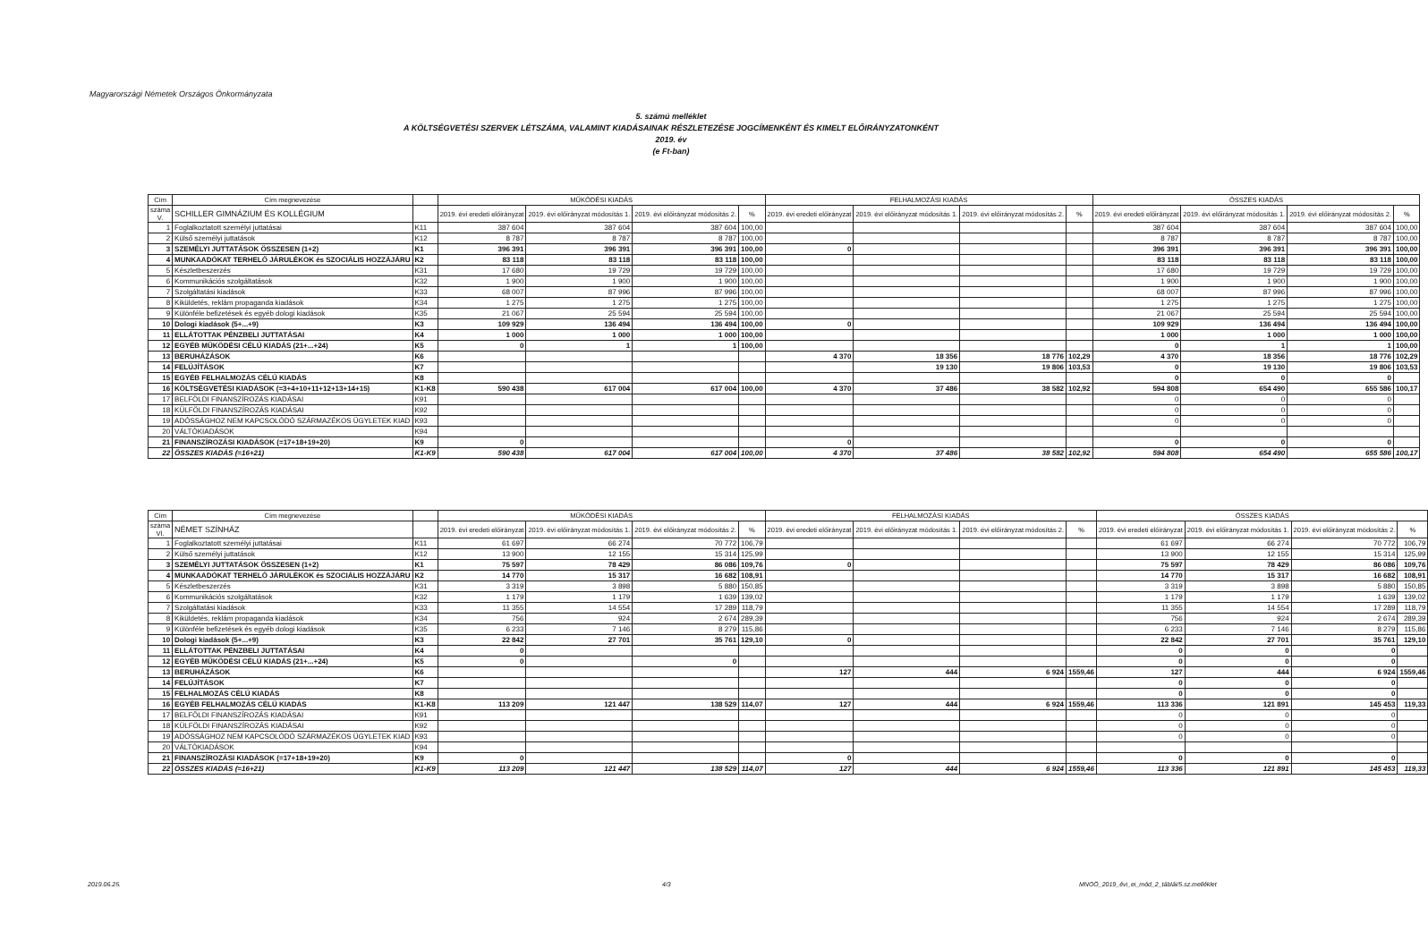Magyarországi Németek Országos Önkormányzata
5. számú melléklet
A KÖLTSÉGVETÉSI SZERVEK LÉTSZÁMA, VALAMINT KIADÁSAINAK RÉSZLETEZÉSE JOGCÍMENKÉNT ÉS KIMELT ELŐIRÁNYZATONKÉNT
2019. év
(e Ft-ban)
| Cím | Cím megnevezése | | MŰKÖDÉSI KIADÁS | | | | FELHALMOZÁSI KIADÁS | | | | ÖSSZES KIADÁS | | | |
| --- | --- | --- | --- | --- | --- | --- | --- | --- | --- | --- | --- | --- | --- | --- |
| száma V. | SCHILLER GIMNÁZIUM ÉS KOLLÉGIUM | | 2019. évi eredeti előirányzat | 2019. évi előirányzat módosítás 1. | 2019. évi előirányzat módosítás 2. | % | 2019. évi eredeti előirányzat | 2019. évi előirányzat módosítás 1. | 2019. évi előirányzat módosítás 2. | % | 2019. évi eredeti előirányzat | 2019. évi előirányzat módosítás 1. | 2019. évi előirányzat módosítás 2. | % |
| 1 | Foglalkoztatott személyi juttatásai | K11 | 387 604 | 387 604 | 387 604 | 100,00 | | | | | 387 604 | 387 604 | 387 604 | 100,00 |
| 2 | Külső személyi juttatások | K12 | 8 787 | 8 787 | 8 787 | 100,00 | | | | | 8 787 | 8 787 | 8 787 | 100,00 |
| 3 | SZEMÉLYI JUTTATÁSOK ÖSSZESEN (1+2) | K1 | 396 391 | 396 391 | 396 391 | 100,00 | 0 | | | | 396 391 | 396 391 | 396 391 | 100,00 |
| 4 | MUNKAADÓKAT TERHELŐ JÁRULÉKOK és SZOCIÁLIS HOZZÁJÁRU | K2 | 83 118 | 83 118 | 83 118 | 100,00 | | | | | 83 118 | 83 118 | 83 118 | 100,00 |
| 5 | Készletbeszerzés | K31 | 17 680 | 19 729 | 19 729 | 100,00 | | | | | 17 680 | 19 729 | 19 729 | 100,00 |
| 6 | Kommunikációs szolgáltatások | K32 | 1 900 | 1 900 | 1 900 | 100,00 | | | | | 1 900 | 1 900 | 1 900 | 100,00 |
| 7 | Szolgáltatási kiadások | K33 | 68 007 | 87 996 | 87 996 | 100,00 | | | | | 68 007 | 87 996 | 87 996 | 100,00 |
| 8 | Kiküldetés, reklám propaganda kiadások | K34 | 1 275 | 1 275 | 1 275 | 100,00 | | | | | 1 275 | 1 275 | 1 275 | 100,00 |
| 9 | Különféle befizetések és egyéb dologi kiadások | K35 | 21 067 | 25 594 | 25 594 | 100,00 | | | | | 21 067 | 25 594 | 25 594 | 100,00 |
| 10 | Dologi kiadások (5+...+9) | K3 | 109 929 | 136 494 | 136 494 | 100,00 | 0 | | | | 109 929 | 136 494 | 136 494 | 100,00 |
| 11 | ELLÁTOTTAK PÉNZBELI JUTTATÁSAI | K4 | 1 000 | 1 000 | 1 000 | 100,00 | | | | | 1 000 | 1 000 | 1 000 | 100,00 |
| 12 | EGYÉB MŰKÖDÉSI CÉLÚ KIADÁS (21+...+24) | K5 | 0 | 1 | 1 | 100,00 | | | | | 0 | 1 | 1 | 100,00 |
| 13 | BERUHÁZÁSOK | K6 | | | | | 4 370 | 18 356 | 18 776 | 102,29 | 4 370 | 18 356 | 18 776 | 102,29 |
| 14 | FELÚJÍTÁSOK | K7 | | | | | | 19 130 | 19 806 | 103,53 | 0 | 19 130 | 19 806 | 103,53 |
| 15 | EGYÉB FELHALMOZÁS CÉLÚ KIADÁS | K8 | | | | | | | | | 0 | 0 | 0 | |
| 16 | KÖLTSÉGVETÉSI KIADÁSOK (=3+4+10+11+12+13+14+15) | K1-K8 | 590 438 | 617 004 | 617 004 | 100,00 | 4 370 | 37 486 | 38 582 | 102,92 | 594 808 | 654 490 | 655 586 | 100,17 |
| 17 | BELFÖLDI FINANSZÍROZÁS KIADÁSAI | K91 | | | | | | | | | 0 | 0 | 0 | |
| 18 | KÜLFÖLDI FINANSZÍROZÁS KIADÁSAI | K92 | | | | | | | | | 0 | 0 | 0 | |
| 19 | ADÓSSÁGHOZ NEM KAPCSOLÓDÓ SZÁRMAZÉKOS ÜGYLETEK KIAD | K93 | | | | | | | | | 0 | 0 | 0 | |
| 20 | VÁLTÓKIADÁSOK | K94 | | | | | | | | | | | | |
| 21 | FINANSZÍROZÁSI KIADÁSOK (=17+18+19+20) | K9 | 0 | | | | 0 | | | | 0 | 0 | 0 | |
| 22 | ÖSSZES KIADÁS (=16+21) | K1-K9 | 590 438 | 617 004 | 617 004 | 100,00 | 4 370 | 37 486 | 38 582 | 102,92 | 594 808 | 654 490 | 655 586 | 100,17 |
| Cím | Cím megnevezése | | MŰKÖDÉSI KIADÁS | | | | FELHALMOZÁSI KIADÁS | | | | ÖSSZES KIADÁS | | | |
| --- | --- | --- | --- | --- | --- | --- | --- | --- | --- | --- | --- | --- | --- | --- |
| száma VI. | NÉMET SZÍNHÁZ | | 2019. évi eredeti előirányzat | 2019. évi előirányzat módosítás 1. | 2019. évi előirányzat módosítás 2. | % | 2019. évi eredeti előirányzat | 2019. évi előirányzat módosítás 1. | 2019. évi előirányzat módosítás 2. | % | 2019. évi eredeti előirányzat | 2019. évi előirányzat módosítás 1. | 2019. évi előirányzat módosítás 2. | % |
| 1 | Foglalkoztatott személyi juttatásai | K11 | 61 697 | 66 274 | 70 772 | 106,79 | | | | | 61 697 | 66 274 | 70 772 | 106,79 |
| 2 | Külső személyi juttatások | K12 | 13 900 | 12 155 | 15 314 | 125,99 | | | | | 13 900 | 12 155 | 15 314 | 125,99 |
| 3 | SZEMÉLYI JUTTATÁSOK ÖSSZESEN (1+2) | K1 | 75 597 | 78 429 | 86 086 | 109,76 | 0 | | | | 75 597 | 78 429 | 86 086 | 109,76 |
| 4 | MUNKAADÓKAT TERHELŐ JÁRULÉKOK és SZOCIÁLIS HOZZÁJÁRU | K2 | 14 770 | 15 317 | 16 682 | 108,91 | | | | | 14 770 | 15 317 | 16 682 | 108,91 |
| 5 | Készletbeszerzés | K31 | 3 319 | 3 898 | 5 880 | 150,85 | | | | | 3 319 | 3 898 | 5 880 | 150,85 |
| 6 | Kommunikációs szolgáltatások | K32 | 1 179 | 1 179 | 1 639 | 139,02 | | | | | 1 179 | 1 179 | 1 639 | 139,02 |
| 7 | Szolgáltatási kiadások | K33 | 11 355 | 14 554 | 17 289 | 118,79 | | | | | 11 355 | 14 554 | 17 289 | 118,79 |
| 8 | Kiküldetés, reklám propaganda kiadások | K34 | 756 | 924 | 2 674 | 289,39 | | | | | 756 | 924 | 2 674 | 289,39 |
| 9 | Különféle befizetések és egyéb dologi kiadások | K35 | 6 233 | 7 146 | 8 279 | 115,86 | | | | | 6 233 | 7 146 | 8 279 | 115,86 |
| 10 | Dologi kiadások (5+...+9) | K3 | 22 842 | 27 701 | 35 761 | 129,10 | 0 | | | | 22 842 | 27 701 | 35 761 | 129,10 |
| 11 | ELLÁTOTTAK PÉNZBELI JUTTATÁSAI | K4 | 0 | | | | | | | | 0 | 0 | 0 | |
| 12 | EGYÉB MŰKÖDÉSI CÉLÚ KIADÁS (21+...+24) | K5 | 0 | | 0 | | | | | | 0 | 0 | 0 | |
| 13 | BERUHÁZÁSOK | K6 | | | | | 127 | 444 | 6 924 | 1559,46 | 127 | 444 | 6 924 | 1559,46 |
| 14 | FELÚJÍTÁSOK | K7 | | | | | | | | | 0 | 0 | 0 | |
| 15 | FELHALMOZÁS CÉLÚ KIADÁS | K8 | | | | | | | | | 0 | 0 | 0 | |
| 16 | EGYÉB FELHALMOZÁS CÉLÚ KIADÁS | K1-K8 | 113 209 | 121 447 | 138 529 | 114,07 | 127 | 444 | 6 924 | 1559,46 | 113 336 | 121 891 | 145 453 | 119,33 |
| 17 | BELFÖLDI FINANSZÍROZÁS KIADÁSAI | K91 | | | | | | | | | 0 | 0 | 0 | |
| 18 | KÜLFÖLDI FINANSZÍROZÁS KIADÁSAI | K92 | | | | | | | | | 0 | 0 | 0 | |
| 19 | ADÓSSÁGHOZ NEM KAPCSOLÓDÓ SZÁRMAZÉKOS ÜGYLETEK KIAD | K93 | | | | | | | | | 0 | 0 | 0 | |
| 20 | VÁLTÓKIADÁSOK | K94 | | | | | | | | | | | | |
| 21 | FINANSZÍROZÁSI KIADÁSOK (=17+18+19+20) | K9 | 0 | | | | 0 | | | | 0 | 0 | 0 | |
| 22 | ÖSSZES KIADÁS (=16+21) | K1-K9 | 113 209 | 121 447 | 138 529 | 114,07 | 127 | 444 | 6 924 | 1559,46 | 113 336 | 121 891 | 145 453 | 119,33 |
2019.06.25. 4/3
MNOÖ_2019_évi_ei_mód_2_táblái/5.sz.melléklet